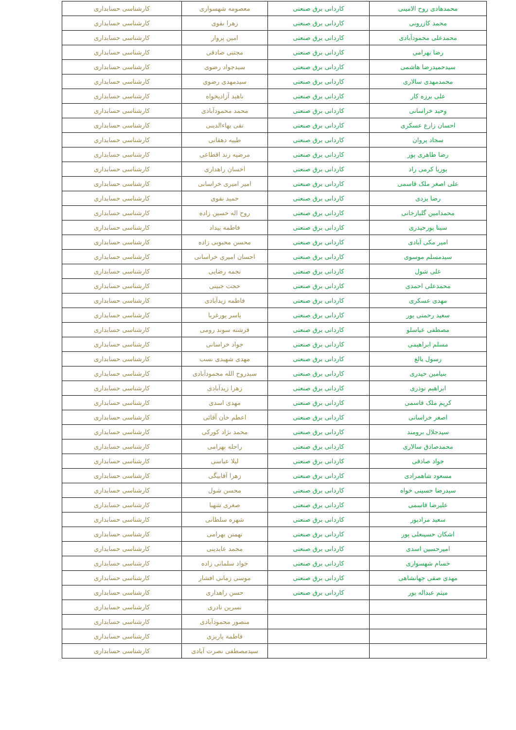| محمدهادی روح الامینی | کاردانی برق صنعتی | معصومه شهسواری | کارشناسی حسابداری |
| محمد کازرونی | کاردانی برق صنعتی | زهرا نقوی | کارشناسی حسابداری |
| محمدعلی محمودآبادی | کاردانی برق صنعتی | امین پروار | کارشناسی حسابداری |
| رضا بهرامی | کاردانی برق صنعتی | مجتبی صادقی | کارشناسی حسابداری |
| سیدحمیدرضا هاشمی | کاردانی برق صنعتی | سیدجواد رضوی | کارشناسی حسابداری |
| محمدمهدی سالاری | کاردانی برق صنعتی | سیدمهدی رضوی | کارشناسی حسابداری |
| علی برزه کار | کاردانی برق صنعتی | ناهید آزادیخواه | کارشناسی حسابداری |
| وحید خراسانی | کاردانی برق صنعتی | محمد محمودآبادی | کارشناسی حسابداری |
| احسان زارع عسکری | کاردانی برق صنعتی | تقی بهاءالدینی | کارشناسی حسابداری |
| سجاد پروان | کاردانی برق صنعتی | طیبه دهقانی | کارشناسی حسابداری |
| رضا طاهری پور | کاردانی برق صنعتی | مرضیه زند اقطاعی | کارشناسی حسابداری |
| پوریا کرمی راد | کاردانی برق صنعتی | احسان راهداری | کارشناسی حسابداری |
| علی اصغر ملک قاسمی | کاردانی برق صنعتی | امیر امیری خراسانی | کارشناسی حسابداری |
| رضا یزدی | کاردانی برق صنعتی | حمید نقوی | کارشناسی حسابداری |
| محمدامین گلبازخانی | کاردانی برق صنعتی | روح اله حسین زاده | کارشناسی حسابداری |
| سینا پورحیدری | کاردانی برق صنعتی | فاطمه بیداد | کارشناسی حسابداری |
| امیر مکی آبادی | کاردانی برق صنعتی | محسن محبوبی زاده | کارشناسی حسابداری |
| سیدمسلم موسوی | کاردانی برق صنعتی | احسان امیری خراسانی | کارشناسی حسابداری |
| علی شول | کاردانی برق صنعتی | نجمه رضایی | کارشناسی حسابداری |
| محمدعلی احمدی | کاردانی برق صنعتی | حجت جبینی | کارشناسی حسابداری |
| مهدی عسکری | کاردانی برق صنعتی | فاطمه زیدآبادی | کارشناسی حسابداری |
| سعید رحمتی پور | کاردانی برق صنعتی | یاسر پورغربا | کارشناسی حسابداری |
| مصطفی عباسلو | کاردانی برق صنعتی | فرشته سوند رومی | کارشناسی حسابداری |
| مسلم ابراهیمی | کاردانی برق صنعتی | جواد خراسانی | کارشناسی حسابداری |
| رسول بالغ | کاردانی برق صنعتی | مهدی شهیدی نسب | کارشناسی حسابداری |
| بنیامین حیدری | کاردانی برق صنعتی | سیدروح الله محمودآبادی | کارشناسی حسابداری |
| ابراهیم نوذری | کاردانی برق صنعتی | زهرا زیدآبادی | کارشناسی حسابداری |
| کریم ملک قاسمی | کاردانی برق صنعتی | مهدی اسدی | کارشناسی حسابداری |
| اصغر خراسانی | کاردانی برق صنعتی | اعظم خان آقائی | کارشناسی حسابداری |
| سیدجلال برومند | کاردانی برق صنعتی | محمد نژاد کورکی | کارشناسی حسابداری |
| محمدصادق سالاری | کاردانی برق صنعتی | راحله بهرامی | کارشناسی حسابداری |
| جواد صادقی | کاردانی برق صنعتی | لیلا عباسی | کارشناسی حسابداری |
| مسعود شاهمرادی | کاردانی برق صنعتی | زهرا آقابیگی | کارشناسی حسابداری |
| سیدرضا حسینی خواه | کاردانی برق صنعتی | محسن شول | کارشناسی حسابداری |
| علیرضا قاسمی | کاردانی برق صنعتی | صغری شهبا | کارشناسی حسابداری |
| سعید مرادپور | کاردانی برق صنعتی | شهره سلطانی | کارشناسی حسابداری |
| اشکان حسینعلی پور | کاردانی برق صنعتی | تهمتن بهرامی | کارشناسی حسابداری |
| امیرحسین اسدی | کاردانی برق صنعتی | محمد عابدینی | کارشناسی حسابداری |
| حسام شهسواری | کاردانی برق صنعتی | جواد سلمانی زاده | کارشناسی حسابداری |
| مهدی صفی جهانشاهی | کاردانی برق صنعتی | موسی زمانی افشار | کارشناسی حسابداری |
| میثم عبداله پور | کاردانی برق صنعتی | حسن راهداری | کارشناسی حسابداری |
| | | نسرین نادری | کارشناسی حسابداری |
| | | منصور محمودآبادی | کارشناسی حسابداری |
| | | فاطمه پاریزی | کارشناسی حسابداری |
| | | سیدمصطفی نصرت آبادی | کارشناسی حسابداری |